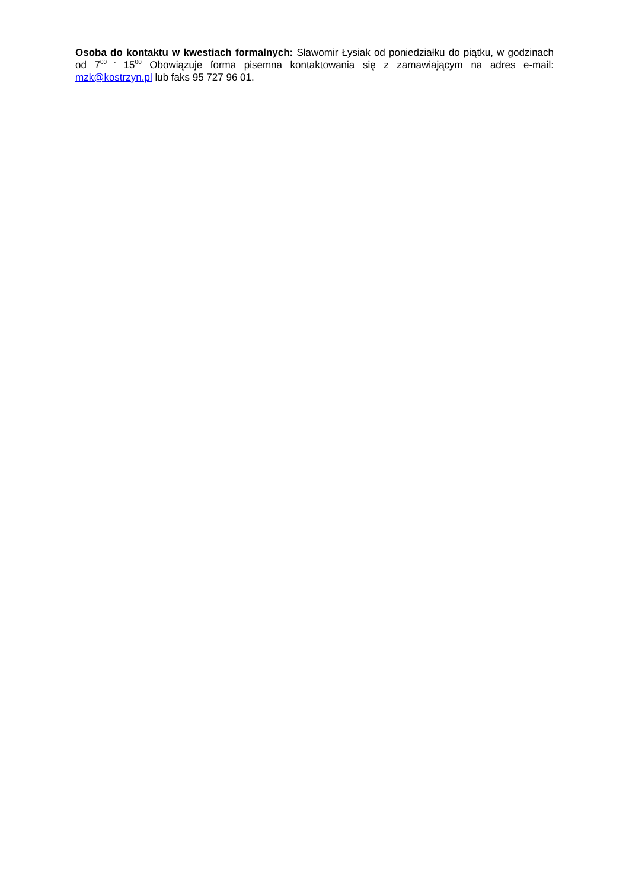Osoba do kontaktu w kwestiach formalnych: Sławomir Łysiak od poniedziałku do piątku, w godzinach od 7<sup>00 -</sup> 15<sup>00</sup> Obowiązuje forma pisemna kontaktowania się z zamawiającym na adres e-mail: mzk@kostrzyn.pl lub faks 95 727 96 01.